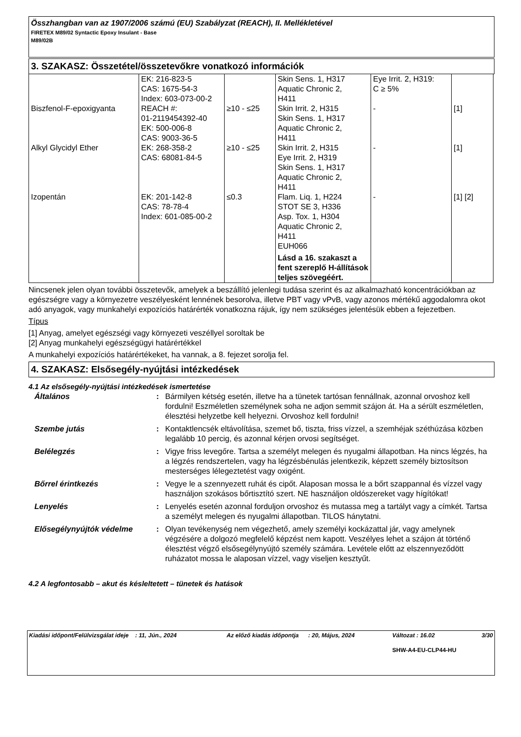Összhangban van az 1907/2006 számú (EU) Szabályzat (REACH), II. Mellékletével
FIRETEX M89/02 Syntactic Epoxy Insulant - Base
M89/02B
3. SZAKASZ: Összetétel/összetevőkre vonatkozó információk
| | EK: 216-823-5 CAS: 1675-54-3 Index: 603-073-00-2 | | Skin Sens. 1, H317 Aquatic Chronic 2, H411 | Eye Irrit. 2, H319: C ≥ 5% | |
| Biszfenol-F-epoxigyanta | REACH #: 01-2119454392-40 EK: 500-006-8 CAS: 9003-36-5 | ≥10 - ≤25 | Skin Irrit. 2, H315 Skin Sens. 1, H317 Aquatic Chronic 2, H411 | - | [1] |
| Alkyl Glycidyl Ether | EK: 268-358-2 CAS: 68081-84-5 | ≥10 - ≤25 | Skin Irrit. 2, H315 Eye Irrit. 2, H319 Skin Sens. 1, H317 Aquatic Chronic 2, H411 | - | [1] |
| Izopentán | EK: 201-142-8 CAS: 78-78-4 Index: 601-085-00-2 | ≤0.3 | Flam. Liq. 1, H224 STOT SE 3, H336 Asp. Tox. 1, H304 Aquatic Chronic 2, H411 EUH066 Lásd a 16. szakaszt a fent szereplő H-állítások teljes szövegéért. | - | [1] [2] |
Nincsenek jelen olyan további összetevők, amelyek a beszállító jelenlegi tudása szerint és az alkalmazható koncentrációkban az egészségre vagy a környezetre veszélyesként lennének besorolva, illetve PBT vagy vPvB, vagy azonos mértékű aggodalomra okot adó anyagok, vagy munkahelyi expozíciós határérték vonatkozna rájuk, így nem szükséges jelentésük ebben a fejezetben.
Típus
[1] Anyag, amelyet egészségi vagy környezeti veszéllyel soroltak be
[2] Anyag munkahelyi egészségügyi határértékkel
A munkahelyi expozíciós határértékeket, ha vannak, a 8. fejezet sorolja fel.
4. SZAKASZ: Elsősegély-nyújtási intézkedések
4.1 Az elsősegély-nyújtási intézkedések ismertetése
| Általános | : | Bármilyen kétség esetén, illetve ha a tünetek tartósan fennállnak, azonnal orvoshoz kell fordulni! Eszméletlen személynek soha ne adjon semmit szájon át. Ha a sérült eszméletlen, élesztési helyzetbe kell helyezni. Orvoshoz kell fordulni! |
| Szembe jutás | : | Kontaktlencsék eltávolítása, szemet bő, tiszta, friss vízzel, a szemhéjak széthúzása közben legalább 10 percig, és azonnal kérjen orvosi segítséget. |
| Belélegzés | : | Vigye friss levegőre. Tartsa a személyt melegen és nyugalmi állapotban. Ha nincs légzés, ha a légzés rendszertelen, vagy ha légzésbénulás jelentkezik, képzett személy biztosítson mesterséges lélegeztetést vagy oxigént. |
| Bőrrel érintkezés | : | Vegye le a szennyezett ruhát és cipőt. Alaposan mossa le a bőrt szappannal és vízzel vagy használjon szokásos bőrtisztító szert. NE használjon oldószereket vagy hígítókat! |
| Lenyelés | : | Lenyelés esetén azonnal forduljon orvoshoz és mutassa meg a tartályt vagy a címkét. Tartsa a személyt melegen és nyugalmi állapotban. TILOS hánytatni. |
| Elősegélynyújtók védelme | : | Olyan tevékenység nem végezhető, amely személyi kockázattal jár, vagy amelynek végzésére a dolgozó megfelelő képzést nem kapott. Veszélyes lehet a szájon át történő élesztést végző elsősegélynyújtó személy számára. Levétele előtt az elszennyeződött ruházatot mossa le alaposan vízzel, vagy viseljen kesztyűt. |
4.2 A legfontosabb – akut és késleltetett – tünetek és hatások
| Kiadási időpont/Felülvizsgálat ideje | : 11, Jún., 2024 | Az előző kiadás időpontja | : 20, Május, 2024 | Változat : 16.02 | 3/30 |
| | | | | SHW-A4-EU-CLP44-HU | |